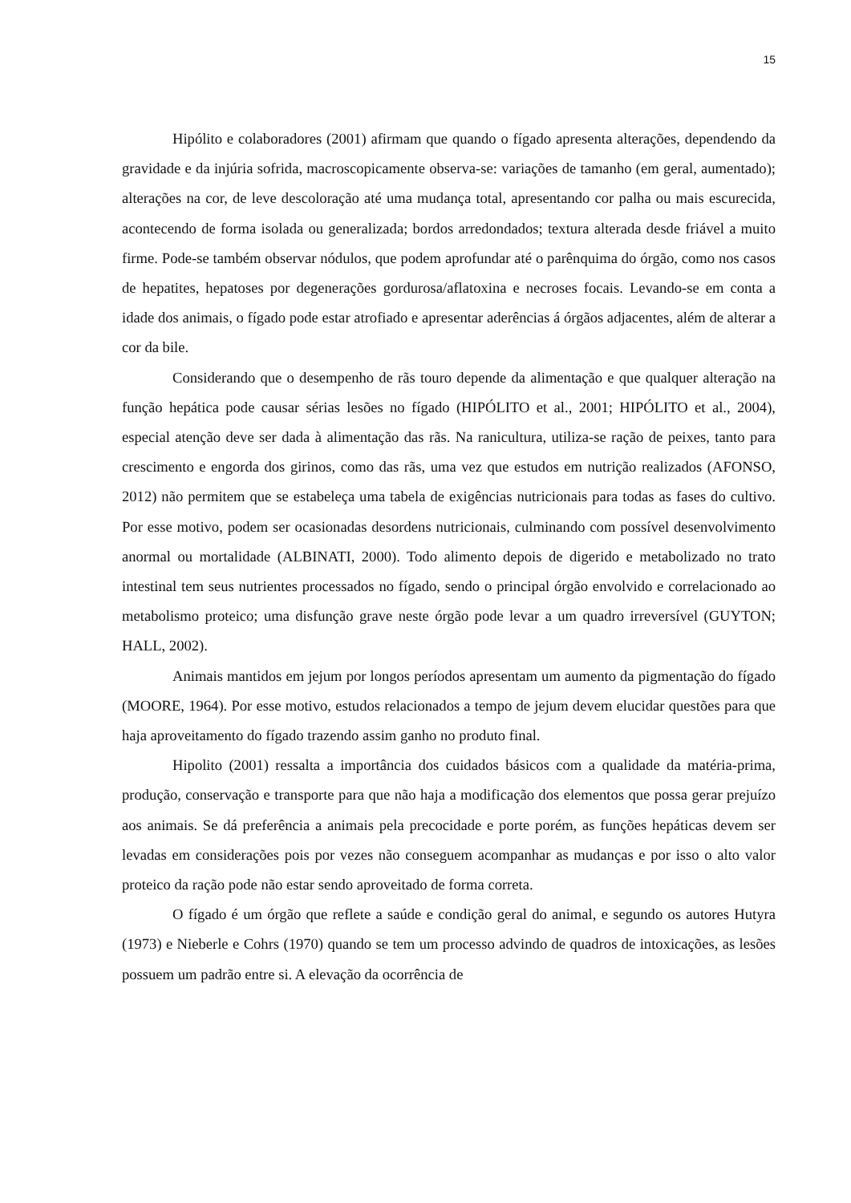15
Hipólito e colaboradores (2001) afirmam que quando o fígado apresenta alterações, dependendo da gravidade e da injúria sofrida, macroscopicamente observa-se: variações de tamanho (em geral, aumentado); alterações na cor, de leve descoloração até uma mudança total, apresentando cor palha ou mais escurecida, acontecendo de forma isolada ou generalizada; bordos arredondados; textura alterada desde friável a muito firme. Pode-se também observar nódulos, que podem aprofundar até o parênquima do órgão, como nos casos de hepatites, hepatoses por degenerações gordurosa/aflatoxina e necroses focais. Levando-se em conta a idade dos animais, o fígado pode estar atrofiado e apresentar aderências á órgãos adjacentes, além de alterar a cor da bile.
Considerando que o desempenho de rãs touro depende da alimentação e que qualquer alteração na função hepática pode causar sérias lesões no fígado (HIPÓLITO et al., 2001; HIPÓLITO et al., 2004), especial atenção deve ser dada à alimentação das rãs. Na ranicultura, utiliza-se ração de peixes, tanto para crescimento e engorda dos girinos, como das rãs, uma vez que estudos em nutrição realizados (AFONSO, 2012) não permitem que se estabeleça uma tabela de exigências nutricionais para todas as fases do cultivo. Por esse motivo, podem ser ocasionadas desordens nutricionais, culminando com possível desenvolvimento anormal ou mortalidade (ALBINATI, 2000). Todo alimento depois de digerido e metabolizado no trato intestinal tem seus nutrientes processados no fígado, sendo o principal órgão envolvido e correlacionado ao metabolismo proteico; uma disfunção grave neste órgão pode levar a um quadro irreversível (GUYTON; HALL, 2002).
Animais mantidos em jejum por longos períodos apresentam um aumento da pigmentação do fígado (MOORE, 1964). Por esse motivo, estudos relacionados a tempo de jejum devem elucidar questões para que haja aproveitamento do fígado trazendo assim ganho no produto final.
Hipolito (2001) ressalta a importância dos cuidados básicos com a qualidade da matéria-prima, produção, conservação e transporte para que não haja a modificação dos elementos que possa gerar prejuízo aos animais. Se dá preferência a animais pela precocidade e porte porém, as funções hepáticas devem ser levadas em considerações pois por vezes não conseguem acompanhar as mudanças e por isso o alto valor proteico da ração pode não estar sendo aproveitado de forma correta.
O fígado é um órgão que reflete a saúde e condição geral do animal, e segundo os autores Hutyra (1973) e Nieberle e Cohrs (1970) quando se tem um processo advindo de quadros de intoxicações, as lesões possuem um padrão entre si. A elevação da ocorrência de